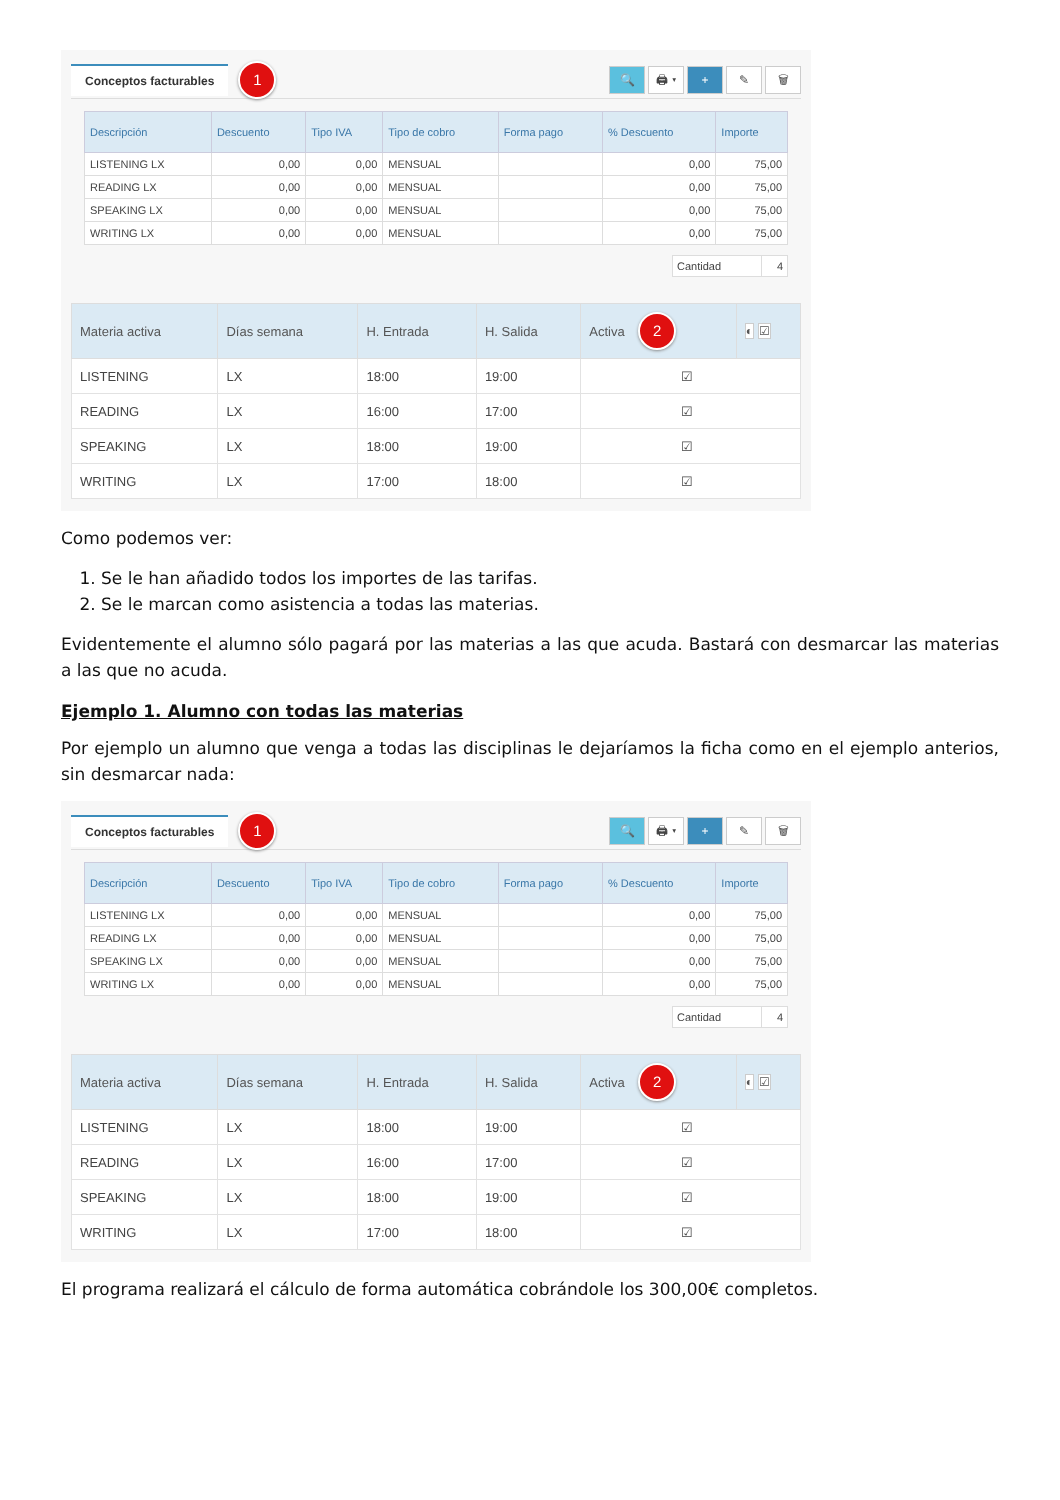Conceptos facturables 1
🔍 🖨 ▾ + ✎ 🗑
| Descripción | Descuento | Tipo IVA | Tipo de cobro | Forma pago | % Descuento | Importe |
| --- | --- | --- | --- | --- | --- | --- |
| LISTENING LX | 0,00 | 0,00 | MENSUAL | | 0,00 | 75,00 |
| READING LX | 0,00 | 0,00 | MENSUAL | | 0,00 | 75,00 |
| SPEAKING LX | 0,00 | 0,00 | MENSUAL | | 0,00 | 75,00 |
| WRITING LX | 0,00 | 0,00 | MENSUAL | | 0,00 | 75,00 |
| Cantidad | 4 |
| Materia activa | Días semana | H. Entrada | H. Salida | Activa 2 | ◐ ☑ |
| --- | --- | --- | --- | --- | --- |
| LISTENING | LX | 18:00 | 19:00 | ☑ | |
| READING | LX | 16:00 | 17:00 | ☑ | |
| SPEAKING | LX | 18:00 | 19:00 | ☑ | |
| WRITING | LX | 17:00 | 18:00 | ☑ | |
Como podemos ver:
1. Se le han añadido todos los importes de las tarifas.
2. Se le marcan como asistencia a todas las materias.
Evidentemente el alumno sólo pagará por las materias a las que acuda. Bastará con desmarcar las materias a las que no acuda.
Ejemplo 1. Alumno con todas las materias
Por ejemplo un alumno que venga a todas las disciplinas le dejaríamos la ficha como en el ejemplo anterios, sin desmarcar nada:
Conceptos facturables 1
🔍 🖨 ▾ + ✎ 🗑
| Descripción | Descuento | Tipo IVA | Tipo de cobro | Forma pago | % Descuento | Importe |
| --- | --- | --- | --- | --- | --- | --- |
| LISTENING LX | 0,00 | 0,00 | MENSUAL | | 0,00 | 75,00 |
| READING LX | 0,00 | 0,00 | MENSUAL | | 0,00 | 75,00 |
| SPEAKING LX | 0,00 | 0,00 | MENSUAL | | 0,00 | 75,00 |
| WRITING LX | 0,00 | 0,00 | MENSUAL | | 0,00 | 75,00 |
| Cantidad | 4 |
| Materia activa | Días semana | H. Entrada | H. Salida | Activa 2 | ◐ ☑ |
| --- | --- | --- | --- | --- | --- |
| LISTENING | LX | 18:00 | 19:00 | ☑ | |
| READING | LX | 16:00 | 17:00 | ☑ | |
| SPEAKING | LX | 18:00 | 19:00 | ☑ | |
| WRITING | LX | 17:00 | 18:00 | ☑ | |
El programa realizará el cálculo de forma automática cobrándole los 300,00€ completos.